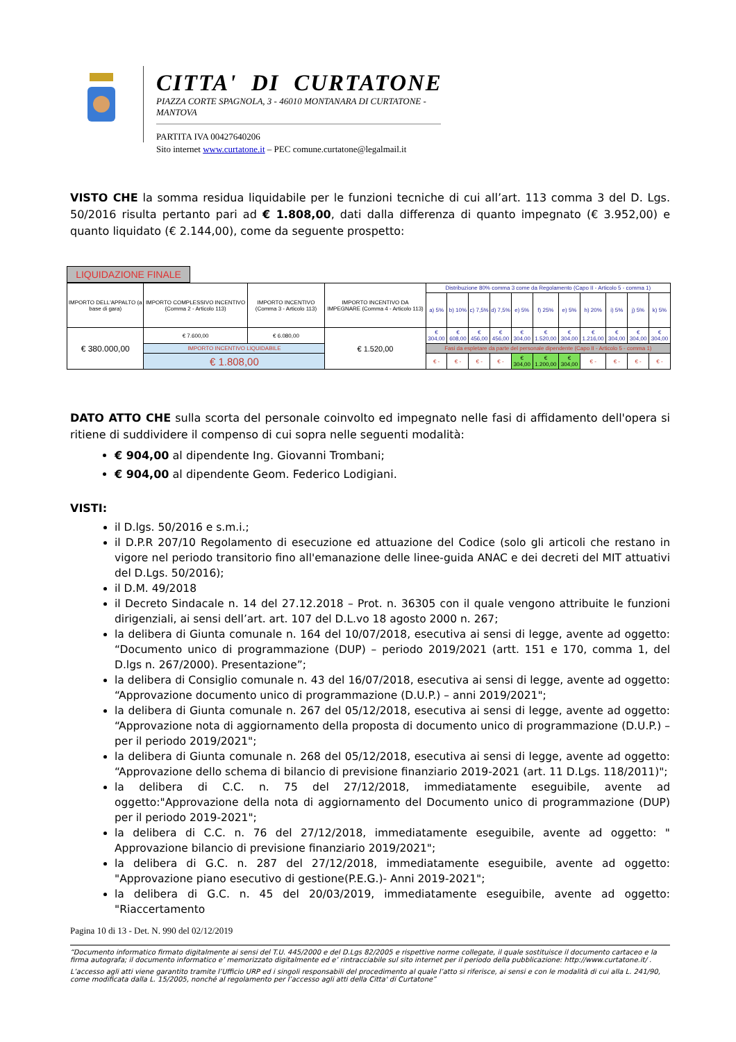CITTA' DI CURTATONE
PIAZZA CORTE SPAGNOLA, 3 - 46010 MONTANARA DI CURTATONE - MANTOVA
PARTITA IVA 00427640206
Sito internet www.curtatone.it – PEC comune.curtatone@legalmail.it
VISTO CHE la somma residua liquidabile per le funzioni tecniche di cui all’art. 113 comma 3 del D. Lgs. 50/2016 risulta pertanto pari ad € 1.808,00, dati dalla differenza di quanto impegnato (€ 3.952,00) e quanto liquidato (€ 2.144,00), come da seguente prospetto:
LIQUIDAZIONE FINALE
| IMPORTO DELL'APPALTO (a base di gara) | IMPORTO COMPLESSIVO INCENTIVO (Comma 2 - Articolo 113) | IMPORTO INCENTIVO (Comma 3 - Articolo 113) | IMPORTO INCENTIVO DA IMPEGNARE (Comma 4 - Articolo 113) | Distribuzione 80% comma 3 come da Regolamento (Capo II - Articolo 5 - comma 1) | | | | | | | | | | |
| | | | | a) 5% | b) 10% | c) 7,5% | d) 7,5% | e) 5% | f) 25% | e) 5% | h) 20% | i) 5% | j) 5% | k) 5% |
| € 380.000,00 | € 7.600,00 | € 6.080,00 | € 1.520,00 | € 304,00 | € 608,00 | € 456,00 | € 456,00 | € 304,00 | € 1.520,00 | € 304,00 | € 1.216,00 | € 304,00 | € 304,00 | € 304,00 |
| | IMPORTO INCENTIVO LIQUIDABILE | | | Fasi da espletare da parte del personale dipendente (Capo II - Articolo 5 - comma 1) | | | | | | | | | | |
| | € 1.808,00 | | | € - | € - | € - | € - | € 304,00 | € 1.200,00 | € 304,00 | € - | € - | € - | € - |
DATO ATTO CHE sulla scorta del personale coinvolto ed impegnato nelle fasi di affidamento dell'opera si ritiene di suddividere il compenso di cui sopra nelle seguenti modalità:
€ 904,00 al dipendente Ing. Giovanni Trombani;
€ 904,00 al dipendente Geom. Federico Lodigiani.
VISTI:
il D.lgs. 50/2016 e s.m.i.;
il D.P.R 207/10 Regolamento di esecuzione ed attuazione del Codice (solo gli articoli che restano in vigore nel periodo transitorio fino all'emanazione delle linee-guida ANAC e dei decreti del MIT attuativi del D.Lgs. 50/2016);
il D.M. 49/2018
il Decreto Sindacale n. 14 del 27.12.2018 – Prot. n. 36305 con il quale vengono attribuite le funzioni dirigenziali, ai sensi dell’art. art. 107 del D.L.vo 18 agosto 2000 n. 267;
la delibera di Giunta comunale n. 164 del 10/07/2018, esecutiva ai sensi di legge, avente ad oggetto: “Documento unico di programmazione (DUP) – periodo 2019/2021 (artt. 151 e 170, comma 1, del D.lgs n. 267/2000). Presentazione”;
la delibera di Consiglio comunale n. 43 del 16/07/2018, esecutiva ai sensi di legge, avente ad oggetto: “Approvazione documento unico di programmazione (D.U.P.) – anni 2019/2021";
la delibera di Giunta comunale n. 267 del 05/12/2018, esecutiva ai sensi di legge, avente ad oggetto: “Approvazione nota di aggiornamento della proposta di documento unico di programmazione (D.U.P.) – per il periodo 2019/2021";
la delibera di Giunta comunale n. 268 del 05/12/2018, esecutiva ai sensi di legge, avente ad oggetto: “Approvazione dello schema di bilancio di previsione finanziario 2019-2021 (art. 11 D.Lgs. 118/2011)";
la delibera di C.C. n. 75 del 27/12/2018, immediatamente eseguibile, avente ad oggetto:"Approvazione della nota di aggiornamento del Documento unico di programmazione (DUP) per il periodo 2019-2021";
la delibera di C.C. n. 76 del 27/12/2018, immediatamente eseguibile, avente ad oggetto: " Approvazione bilancio di previsione finanziario 2019/2021";
la delibera di G.C. n. 287 del 27/12/2018, immediatamente eseguibile, avente ad oggetto: "Approvazione piano esecutivo di gestione(P.E.G.)- Anni 2019-2021";
la delibera di G.C. n. 45 del 20/03/2019, immediatamente eseguibile, avente ad oggetto: "Riaccertamento
Pagina 10 di 13 - Det. N. 990 del 02/12/2019
“Documento informatico firmato digitalmente ai sensi del T.U. 445/2000 e del D.Lgs 82/2005 e rispettive norme collegate, il quale sostituisce il documento cartaceo e la firma autografa; il documento informatico e’ memorizzato digitalmente ed e’ rintracciabile sul sito internet per il periodo della pubblicazione: http://www.curtatone.it/ .
L’accesso agli atti viene garantito tramite l’Ufficio URP ed i singoli responsabili del procedimento al quale l’atto si riferisce, ai sensi e con le modalità di cui alla L. 241/90, come modificata dalla L. 15/2005, nonché al regolamento per l’accesso agli atti della Citta' di Curtatone”